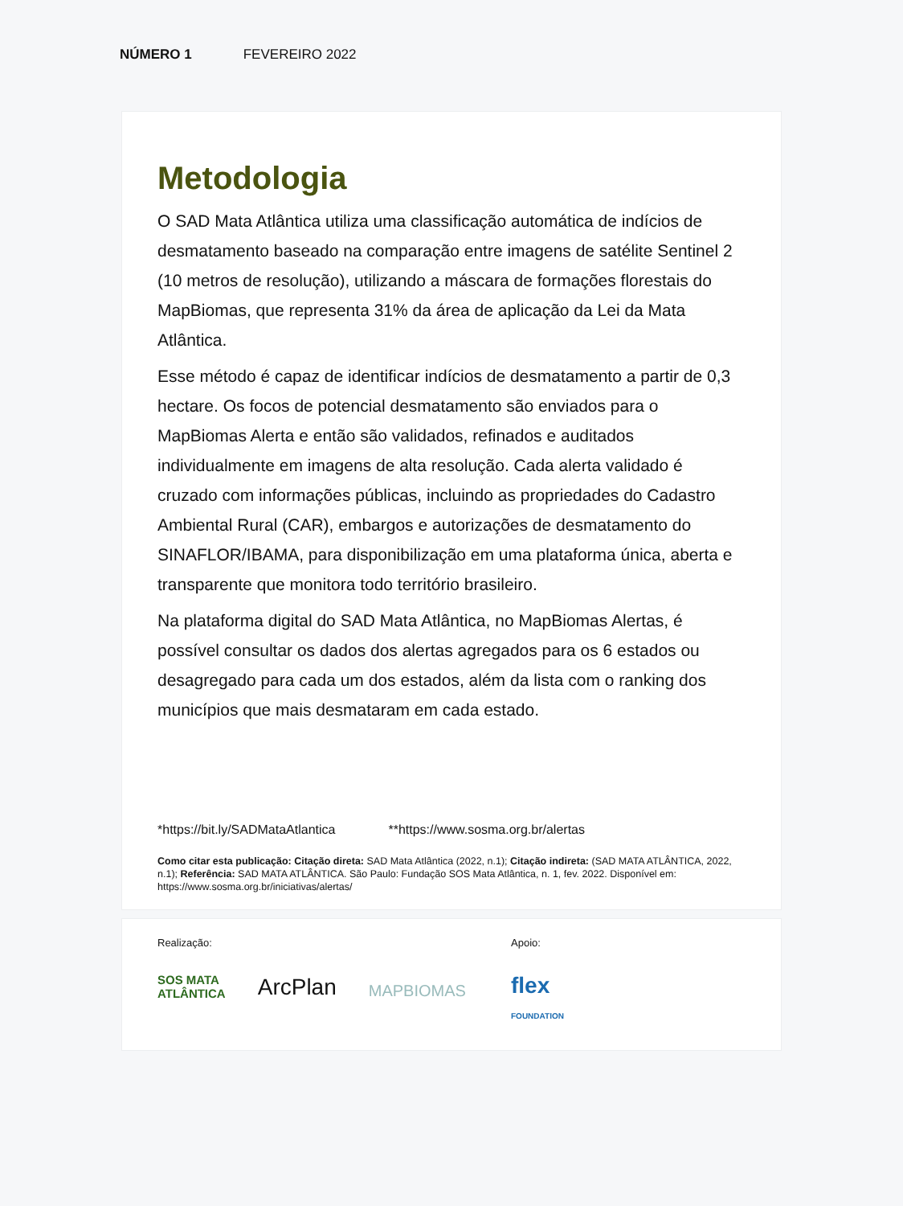NÚMERO 1 FEVEREIRO 2022
Metodologia
O SAD Mata Atlântica utiliza uma classificação automática de indícios de desmatamento baseado na comparação entre imagens de satélite Sentinel 2 (10 metros de resolução), utilizando a máscara de formações florestais do MapBiomas, que representa 31% da área de aplicação da Lei da Mata Atlântica.
Esse método é capaz de identificar indícios de desmatamento a partir de 0,3 hectare. Os focos de potencial desmatamento são enviados para o MapBiomas Alerta e então são validados, refinados e auditados individualmente em imagens de alta resolução. Cada alerta validado é cruzado com informações públicas, incluindo as propriedades do Cadastro Ambiental Rural (CAR), embargos e autorizações de desmatamento do SINAFLOR/IBAMA, para disponibilização em uma plataforma única, aberta e transparente que monitora todo território brasileiro.
Na plataforma digital do SAD Mata Atlântica, no MapBiomas Alertas, é possível consultar os dados dos alertas agregados para os 6 estados ou desagregado para cada um dos estados, além da lista com o ranking dos municípios que mais desmataram em cada estado.
*https://bit.ly/SADMataAtlantica **https://www.sosma.org.br/alertas
Como citar esta publicação: Citação direta: SAD Mata Atlântica (2022, n.1); Citação indireta: (SAD MATA ATLÂNTICA, 2022, n.1); Referência: SAD MATA ATLÂNTICA. São Paulo: Fundação SOS Mata Atlântica, n. 1, fev. 2022. Disponível em: https://www.sosma.org.br/iniciativas/alertas/
Realização:
SOS MATA
ATLÂNTICA ArcPlan MAPBIOMAS
Apoio:
flex
FOUNDATION